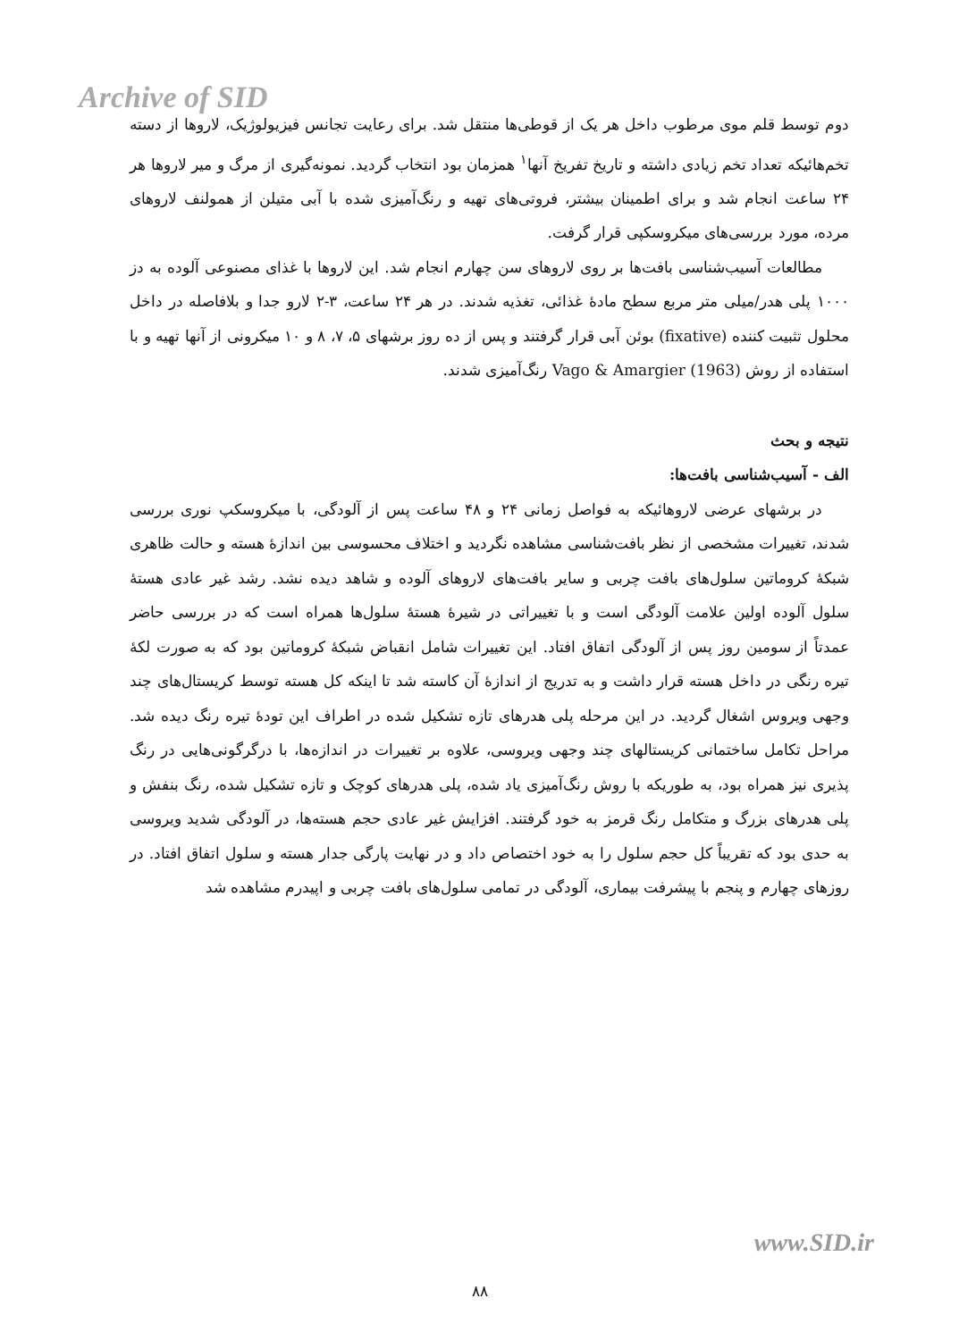Archive of SID
دوم توسط قلم موی مرطوب داخل هر یک از قوطی‌ها منتقل شد. برای رعایت تجانس فیزیولوژیک، لاروها از دسته تخم‌هائیکه تعداد تخم زیادی داشته و تاریخ تفریخ آنها<sup>۱</sup> همزمان بود انتخاب گردید. نمونه‌گیری از مرگ و میر لاروها هر ۲۴ ساعت انجام شد و برای اطمینان بیشتر، فروتی‌های تهیه و رنگ‌آمیزی شده با آبی متیلن از همولنف لاروهای مرده، مورد بررسی‌های میکروسکپی قرار گرفت.
مطالعات آسیب‌شناسی بافت‌ها بر روی لاروهای سن چهارم انجام شد. این لاروها با غذای مصنوعی آلوده به دز ۱۰۰۰ پلی هدر/میلی متر مربع سطح مادهٔ غذائی، تغذیه شدند. در هر ۲۴ ساعت، ۳-۲ لارو جدا و بلافاصله در داخل محلول تثبیت کننده (fixative) بوئن آبی قرار گرفتند و پس از ده روز برشهای ۵، ۷، ۸ و ۱۰ میکرونی از آنها تهیه و با استفاده از روش Vago & Amargier (1963) رنگ‌آمیزی شدند.
نتیجه و بحث
الف - آسیب‌شناسی بافت‌ها:
در برشهای عرضی لاروهائیکه به فواصل زمانی ۲۴ و ۴۸ ساعت پس از آلودگی، با میکروسکپ نوری بررسی شدند، تغییرات مشخصی از نظر بافت‌شناسی مشاهده نگردید و اختلاف محسوسی بین اندازهٔ هسته و حالت ظاهری شبکهٔ کروماتین سلول‌های بافت چربی و سایر بافت‌های لاروهای آلوده و شاهد دیده نشد. رشد غیر عادی هستهٔ سلول آلوده اولین علامت آلودگی است و با تغییراتی در شیرهٔ هستهٔ سلول‌ها همراه است که در بررسی حاضر عمدتاً از سومین روز پس از آلودگی اتفاق افتاد. این تغییرات شامل انقباض شبکهٔ کروماتین بود که به صورت لکهٔ تیره رنگی در داخل هسته قرار داشت و به تدریج از اندازهٔ آن کاسته شد تا اینکه کل هسته توسط کریستال‌های چند وجهی ویروس اشغال گردید. در این مرحله پلی هدرهای تازه تشکیل شده در اطراف این تودهٔ تیره رنگ دیده شد. مراحل تکامل ساختمانی کریستالهای چند وجهی ویروسی، علاوه بر تغییرات در اندازه‌ها، با درگرگونی‌هایی در رنگ پذیری نیز همراه بود، به طوریکه با روش رنگ‌آمیزی یاد شده، پلی هدرهای کوچک و تازه تشکیل شده، رنگ بنفش و پلی هدرهای بزرگ و متکامل رنگ قرمز به خود گرفتند. افزایش غیر عادی حجم هسته‌ها، در آلودگی شدید ویروسی به حدی بود که تقریباً کل حجم سلول را به خود اختصاص داد و در نهایت پارگی جدار هسته و سلول اتفاق افتاد. در روزهای چهارم و پنجم با پیشرفت بیماری، آلودگی در تمامی سلول‌های بافت چربی و اپیدرم مشاهده شد
www.SID.ir
۸۸